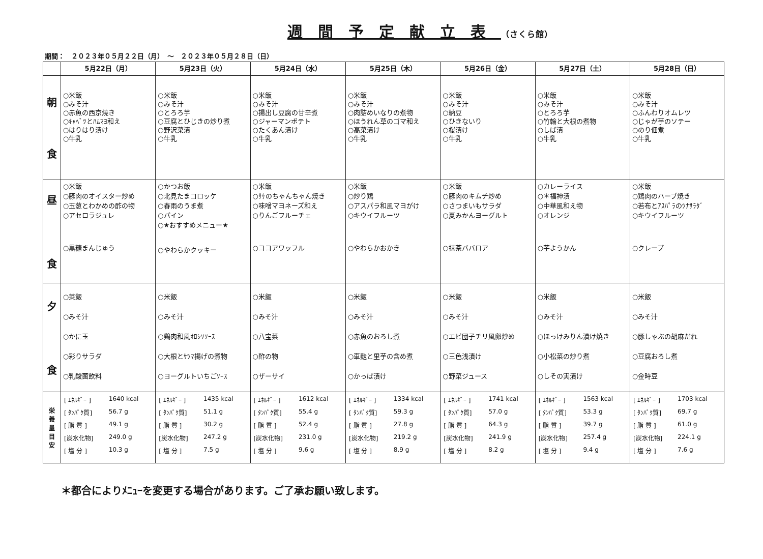週間予定献立表（さくら館）
期間：　２０２３年０５月２２日（月）　～　２０２３年０５月２８日（日）
| | 5月22日（月） | 5月23日（火） | 5月24日（水） | 5月25日（木） | 5月26日（金） | 5月27日（土） | 5月28日（日） |
| --- | --- | --- | --- | --- | --- | --- | --- |
| 朝 食 | ○米飯 ○みそ汁 ○赤魚の西京焼き ○ｷｬﾍﾞﾂとﾊﾑﾏﾖ和え ○はりはり漬け ○牛乳 | ○米飯 ○みそ汁 ○とろろ芋 ○豆腐とひじきの炒り煮 ○野沢菜漬 ○牛乳 | ○米飯 ○みそ汁 ○揚出し豆腐の甘辛煮 ○ジャーマンポテト ○たくあん漬け ○牛乳 | ○米飯 ○みそ汁 ○肉詰めいなりの煮物 ○ほうれん草のゴマ和え ○高菜漬け ○牛乳 | ○米飯 ○みそ汁 ○納豆 ○ひきないり ○桜漬け ○牛乳 | ○米飯 ○みそ汁 ○とろろ芋 ○竹輪と大根の煮物 ○しば漬 ○牛乳 | ○米飯 ○みそ汁 ○ふんわりオムレツ ○じゃが芋のソテー ○のり佃煮 ○牛乳 |
| 昼 食 | ○米飯 ○豚肉のオイスター炒め ○玉葱とわかめの酢の物 ○アセロラジュレ ○黒糖まんじゅう | ○かつお飯 ○北見たまコロッケ ○春雨のうま煮 ○パイン ○★おすすめメニュー★ ○やわらかクッキー | ○米飯 ○ｻｹのちゃんちゃん焼き ○味噌マヨネーズ和え ○りんごフルーチェ ○ココアワッフル | ○米飯 ○炒り鶏 ○アスパラ和風マヨがけ ○キウイフルーツ ○やわらかおかき | ○米飯 ○豚肉のキムチ炒め ○さつまいもサラダ ○夏みかんヨーグルト ○抹茶ババロア | ○カレーライス ○＊福神漬 ○中華風和え物 ○オレンジ ○芋ようかん | ○米飯 ○鶏肉のハーブ焼き ○若布とｱｽﾊﾟﾗのﾂﾅｻﾗﾀﾞ ○キウイフルーツ ○クレープ |
| 夕 食 | ○菜飯 ○みそ汁 ○かに玉 ○彩りサラダ ○乳酸菌飲料 | ○米飯 ○みそ汁 ○鶏肉和風ｵﾛｼｿｿｰｽ ○大根とｻﾂﾏ揚げの煮物 ○ヨーグルトいちごｿｰｽ | ○米飯 ○みそ汁 ○八宝菜 ○酢の物 ○ザーサイ | ○米飯 ○みそ汁 ○赤魚のおろし煮 ○車麩と里芋の含め煮 ○かっぱ漬け | ○米飯 ○みそ汁 ○エビ団子チリ風卵炒め ○三色浅漬け ○野菜ジュース | ○米飯 ○みそ汁 ○ほっけみりん漬け焼き ○小松菜の炒り煮 ○しその実漬け | ○米飯 ○みそ汁 ○豚しゃぶの胡麻だれ ○豆腐おろし煮 ○金時豆 |
| 栄 養 量 目 安 | / [ ｴﾈﾙｷﾞｰ ] / 1640 kcal / / [ ﾀﾝﾊﾟｸ質] / 56.7 g / / [ 脂 質 ] / 49.1 g / / [炭水化物] / 249.0 g / / [ 塩 分 ] / 10.3 g / | / [ ｴﾈﾙｷﾞｰ ] / 1435 kcal / / [ ﾀﾝﾊﾟｸ質] / 51.1 g / / [ 脂 質 ] / 30.2 g / / [炭水化物] / 247.2 g / / [ 塩 分 ] / 7.5 g / | / [ ｴﾈﾙｷﾞｰ ] / 1612 kcal / / [ ﾀﾝﾊﾟｸ質] / 55.4 g / / [ 脂 質 ] / 52.4 g / / [炭水化物] / 231.0 g / / [ 塩 分 ] / 9.6 g / | / [ ｴﾈﾙｷﾞｰ ] / 1334 kcal / / [ ﾀﾝﾊﾟｸ質] / 59.3 g / / [ 脂 質 ] / 27.8 g / / [炭水化物] / 219.2 g / / [ 塩 分 ] / 8.9 g / | / [ ｴﾈﾙｷﾞｰ ] / 1741 kcal / / [ ﾀﾝﾊﾟｸ質] / 57.0 g / / [ 脂 質 ] / 64.3 g / / [炭水化物] / 241.9 g / / [ 塩 分 ] / 8.2 g / | / [ ｴﾈﾙｷﾞｰ ] / 1563 kcal / / [ ﾀﾝﾊﾟｸ質] / 53.3 g / / [ 脂 質 ] / 39.7 g / / [炭水化物] / 257.4 g / / [ 塩 分 ] / 9.4 g / | / [ ｴﾈﾙｷﾞｰ ] / 1703 kcal / / [ ﾀﾝﾊﾟｸ質] / 69.7 g / / [ 脂 質 ] / 61.0 g / / [炭水化物] / 224.1 g / / [ 塩 分 ] / 7.6 g / |
＊都合によりﾒﾆｭｰを変更する場合があります。ご了承お願い致します。